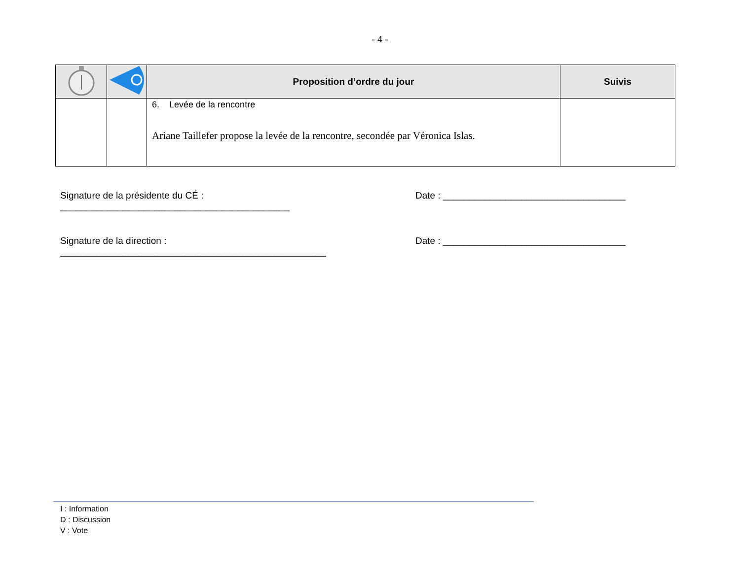- 4 -
| | | Proposition d’ordre du jour | Suivis |
| --- | --- | --- | --- |
| | | 6. Levée de la rencontre Ariane Taillefer propose la levée de la rencontre, secondée par Véronica Islas. | |
Signature de la présidente du CÉ : ____________________________________________ Date : ___________________________________
Signature de la direction : ___________________________________________________ Date : ___________________________________
I : Information
D : Discussion
V : Vote